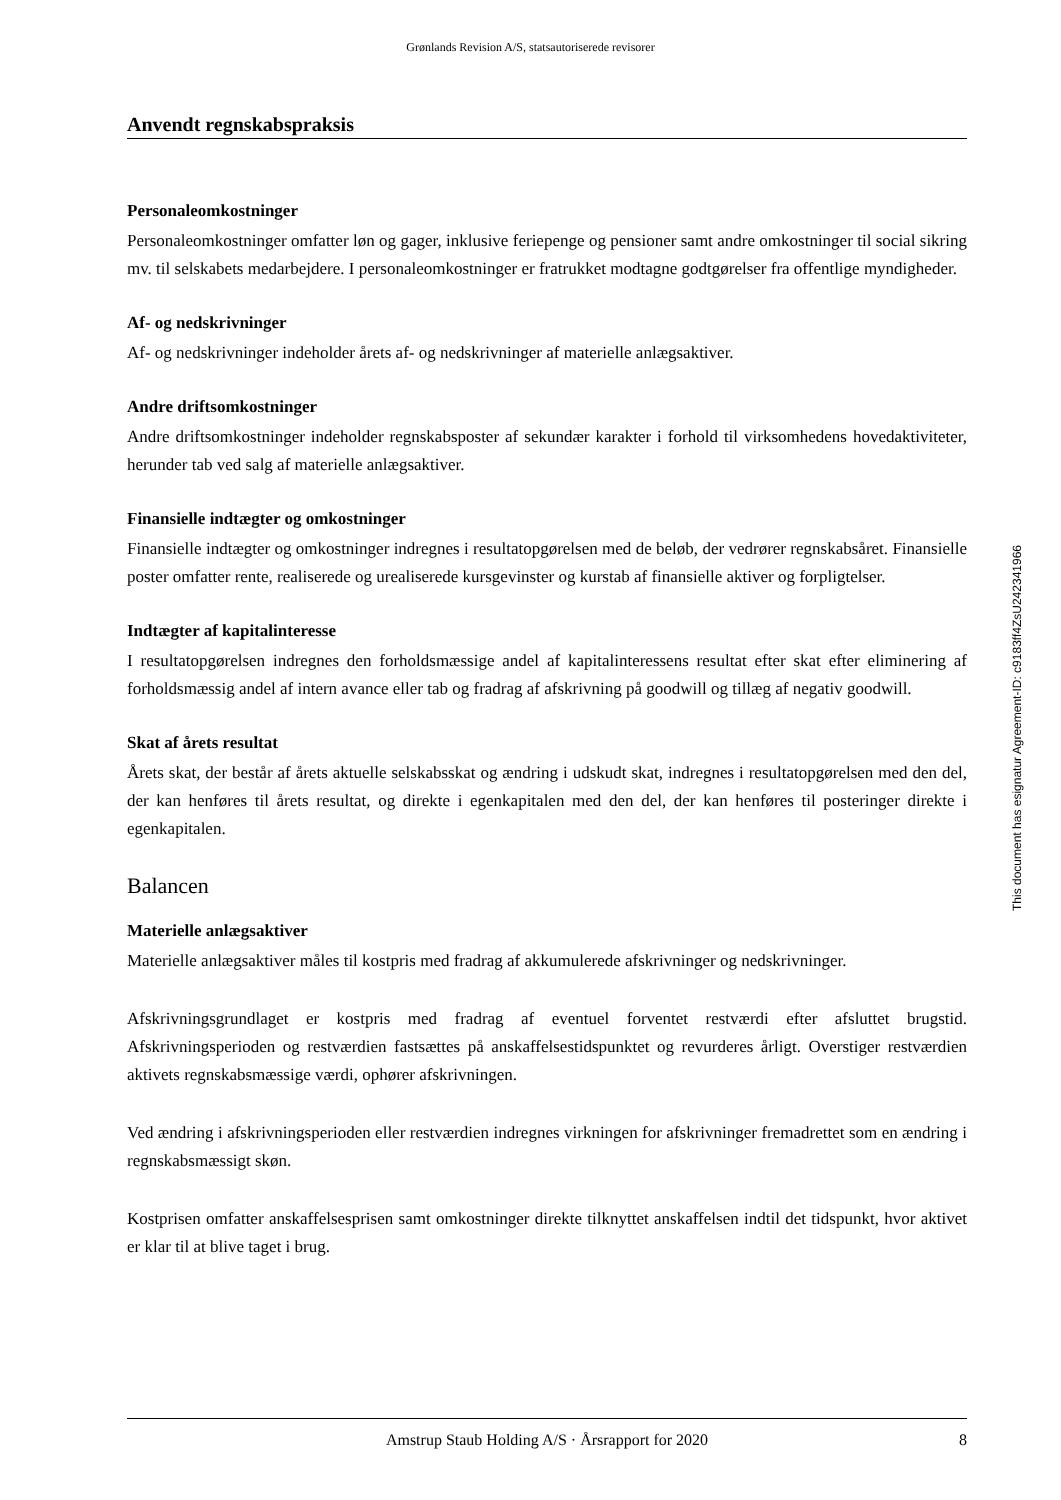Grønlands Revision A/S, statsautoriserede revisorer
Anvendt regnskabspraksis
Personaleomkostninger
Personaleomkostninger omfatter løn og gager, inklusive feriepenge og pensioner samt andre omkostninger til social sikring mv. til selskabets medarbejdere. I personaleomkostninger er fratrukket modtagne godtgørelser fra offentlige myndigheder.
Af- og nedskrivninger
Af- og nedskrivninger indeholder årets af- og nedskrivninger af materielle anlægsaktiver.
Andre driftsomkostninger
Andre driftsomkostninger indeholder regnskabsposter af sekundær karakter i forhold til virksomhedens hovedaktiviteter, herunder tab ved salg af materielle anlægsaktiver.
Finansielle indtægter og omkostninger
Finansielle indtægter og omkostninger indregnes i resultatopgørelsen med de beløb, der vedrører regnskabsåret. Finansielle poster omfatter rente, realiserede og urealiserede kursgevinster og kurstab af finansielle aktiver og forpligtelser.
Indtægter af kapitalinteresse
I resultatopgørelsen indregnes den forholdsmæssige andel af kapitalinteressens resultat efter skat efter eliminering af forholdsmæssig andel af intern avance eller tab og fradrag af afskrivning på goodwill og tillæg af negativ goodwill.
Skat af årets resultat
Årets skat, der består af årets aktuelle selskabsskat og ændring i udskudt skat, indregnes i resultatopgørelsen med den del, der kan henføres til årets resultat, og direkte i egenkapitalen med den del, der kan henføres til posteringer direkte i egenkapitalen.
Balancen
Materielle anlægsaktiver
Materielle anlægsaktiver måles til kostpris med fradrag af akkumulerede afskrivninger og nedskrivninger.
Afskrivningsgrundlaget er kostpris med fradrag af eventuel forventet restværdi efter afsluttet brugstid. Afskrivningsperioden og restværdien fastsættes på anskaffelsestidspunktet og revurderes årligt. Overstiger restværdien aktivets regnskabsmæssige værdi, ophører afskrivningen.
Ved ændring i afskrivningsperioden eller restværdien indregnes virkningen for afskrivninger fremadrettet som en ændring i regnskabsmæssigt skøn.
Kostprisen omfatter anskaffelsesprisen samt omkostninger direkte tilknyttet anskaffelsen indtil det tidspunkt, hvor aktivet er klar til at blive taget i brug.
This document has esignatur Agreement-ID: c9183ff4ZsU242341966
Amstrup Staub Holding A/S · Årsrapport for 2020 8